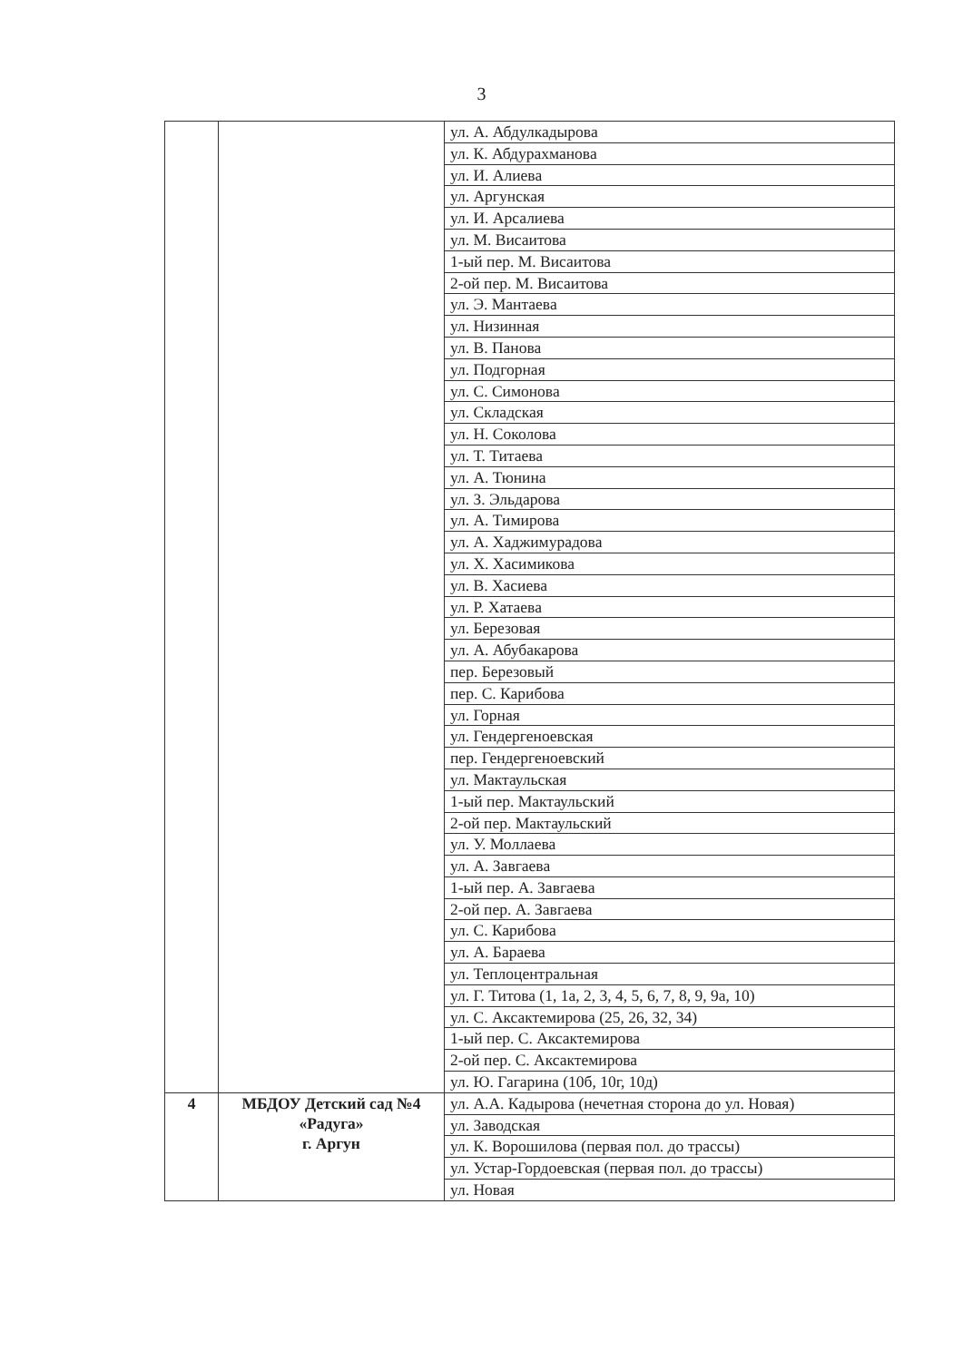3
| | | ул. А. Абдулкадырова |
| | | ул. К. Абдурахманова |
| | | ул. И. Алиева |
| | | ул. Аргунская |
| | | ул. И. Арсалиева |
| | | ул. М. Висаитова |
| | | 1-ый пер. М. Висаитова |
| | | 2-ой пер. М. Висаитова |
| | | ул. Э. Мантаева |
| | | ул. Низинная |
| | | ул. В. Панова |
| | | ул. Подгорная |
| | | ул. С. Симонова |
| | | ул. Складская |
| | | ул. Н. Соколова |
| | | ул. Т. Титаева |
| | | ул. А. Тюнина |
| | | ул. З. Эльдарова |
| | | ул. А. Тимирова |
| | | ул. А. Хаджимурадова |
| | | ул. Х. Хасимикова |
| | | ул. В. Хасиева |
| | | ул. Р. Хатаева |
| | | ул. Березовая |
| | | ул. А. Абубакарова |
| | | пер. Березовый |
| | | пер. С. Карибова |
| | | ул. Горная |
| | | ул. Гендергеноевская |
| | | пер. Гендергеноевский |
| | | ул. Мактаульская |
| | | 1-ый пер. Мактаульский |
| | | 2-ой пер. Мактаульский |
| | | ул. У. Моллаева |
| | | ул. А. Завгаева |
| | | 1-ый пер. А. Завгаева |
| | | 2-ой пер. А. Завгаева |
| | | ул. С. Карибова |
| | | ул. А. Бараева |
| | | ул. Теплоцентральная |
| | | ул. Г. Титова (1, 1а, 2, 3, 4, 5, 6, 7, 8, 9, 9а, 10) |
| | | ул. С. Аксактемирова (25, 26, 32, 34) |
| | | 1-ый пер. С. Аксактемирова |
| | | 2-ой пер. С. Аксактемирова |
| | | ул. Ю. Гагарина (10б, 10г, 10д) |
| 4 | МБДОУ Детский сад №4 «Радуга» г. Аргун | ул. А.А. Кадырова (нечетная сторона до ул. Новая) |
| | | ул. Заводская |
| | | ул. К. Ворошилова (первая пол. до трассы) |
| | | ул. Устар-Гордоевская (первая пол. до трассы) |
| | | ул. Новая |